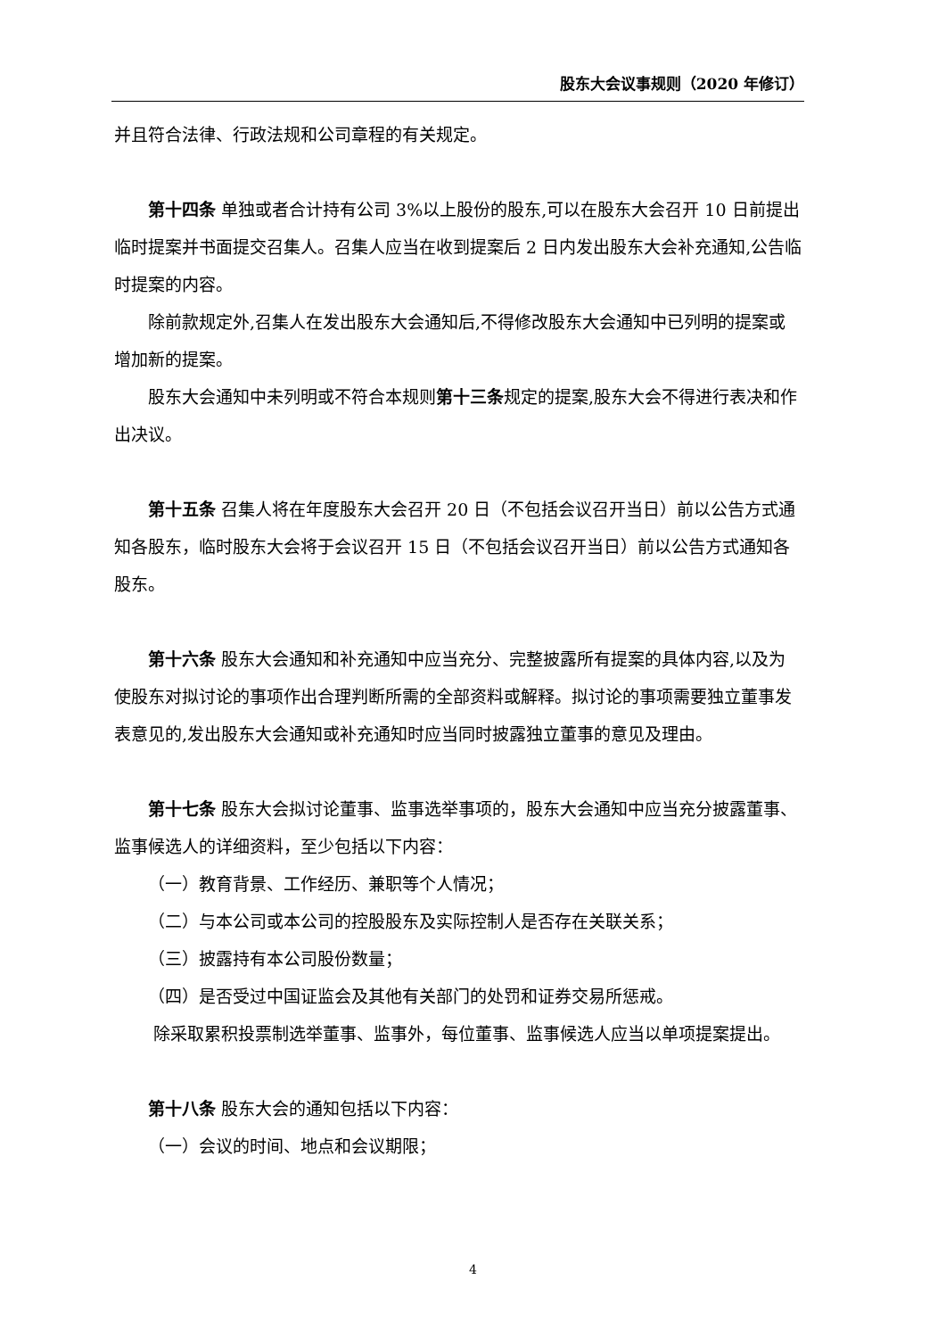股东大会议事规则（2020 年修订）
并且符合法律、行政法规和公司章程的有关规定。
第十四条 单独或者合计持有公司 3%以上股份的股东,可以在股东大会召开 10 日前提出临时提案并书面提交召集人。召集人应当在收到提案后 2 日内发出股东大会补充通知,公告临时提案的内容。
除前款规定外,召集人在发出股东大会通知后,不得修改股东大会通知中已列明的提案或增加新的提案。
股东大会通知中未列明或不符合本规则第十三条规定的提案,股东大会不得进行表决和作出决议。
第十五条 召集人将在年度股东大会召开 20 日（不包括会议召开当日）前以公告方式通知各股东，临时股东大会将于会议召开 15 日（不包括会议召开当日）前以公告方式通知各股东。
第十六条 股东大会通知和补充通知中应当充分、完整披露所有提案的具体内容,以及为使股东对拟讨论的事项作出合理判断所需的全部资料或解释。拟讨论的事项需要独立董事发表意见的,发出股东大会通知或补充通知时应当同时披露独立董事的意见及理由。
第十七条 股东大会拟讨论董事、监事选举事项的，股东大会通知中应当充分披露董事、监事候选人的详细资料，至少包括以下内容：
（一）教育背景、工作经历、兼职等个人情况；
（二）与本公司或本公司的控股股东及实际控制人是否存在关联关系；
（三）披露持有本公司股份数量；
（四）是否受过中国证监会及其他有关部门的处罚和证券交易所惩戒。
除采取累积投票制选举董事、监事外，每位董事、监事候选人应当以单项提案提出。
第十八条 股东大会的通知包括以下内容：
（一）会议的时间、地点和会议期限；
4